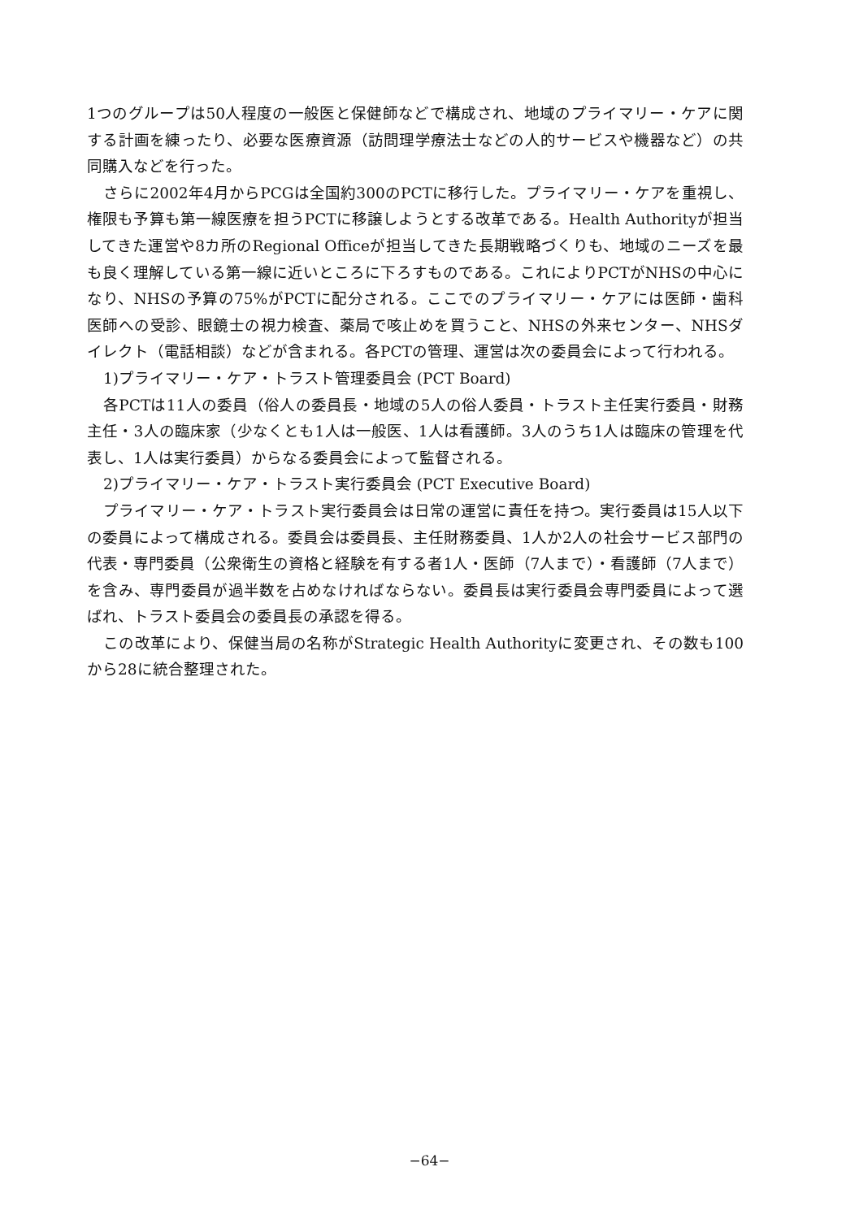1つのグループは50人程度の一般医と保健師などで構成され、地域のプライマリー・ケアに関する計画を練ったり、必要な医療資源（訪問理学療法士などの人的サービスや機器など）の共同購入などを行った。
さらに2002年4月からPCGは全国約300のPCTに移行した。プライマリー・ケアを重視し、権限も予算も第一線医療を担うPCTに移譲しようとする改革である。Health Authorityが担当してきた運営や8カ所のRegional Officeが担当してきた長期戦略づくりも、地域のニーズを最も良く理解している第一線に近いところに下ろすものである。これによりPCTがNHSの中心になり、NHSの予算の75%がPCTに配分される。ここでのプライマリー・ケアには医師・歯科医師への受診、眼鏡士の視力検査、薬局で咳止めを買うこと、NHSの外来センター、NHSダイレクト（電話相談）などが含まれる。各PCTの管理、運営は次の委員会によって行われる。
1)プライマリー・ケア・トラスト管理委員会 (PCT Board)
各PCTは11人の委員（俗人の委員長・地域の5人の俗人委員・トラスト主任実行委員・財務主任・3人の臨床家（少なくとも1人は一般医、1人は看護師。3人のうち1人は臨床の管理を代表し、1人は実行委員）からなる委員会によって監督される。
2)プライマリー・ケア・トラスト実行委員会 (PCT Executive Board)
プライマリー・ケア・トラスト実行委員会は日常の運営に責任を持つ。実行委員は15人以下の委員によって構成される。委員会は委員長、主任財務委員、1人か2人の社会サービス部門の代表・専門委員（公衆衛生の資格と経験を有する者1人・医師（7人まで）・看護師（7人まで）を含み、専門委員が過半数を占めなければならない。委員長は実行委員会専門委員によって選ばれ、トラスト委員会の委員長の承認を得る。
この改革により、保健当局の名称がStrategic Health Authorityに変更され、その数も100から28に統合整理された。
−64−